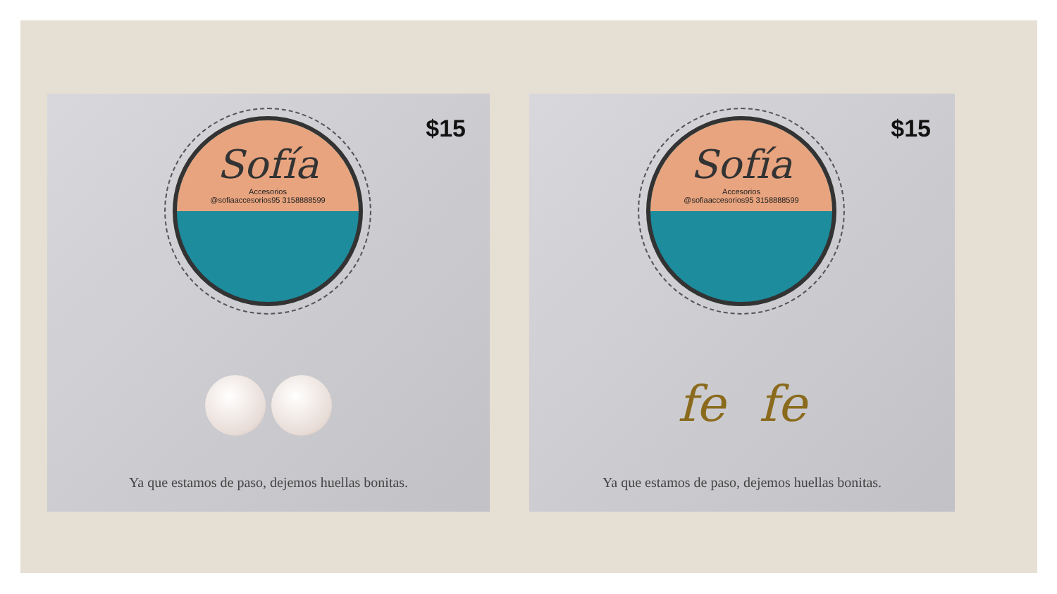$15
Sofía
Accesorios
@sofiaaccesorios95 3158888599
Ya que estamos de paso, dejemos huellas bonitas.
$15
Sofía
Accesorios
@sofiaaccesorios95 3158888599
fe fe
Ya que estamos de paso, dejemos huellas bonitas.